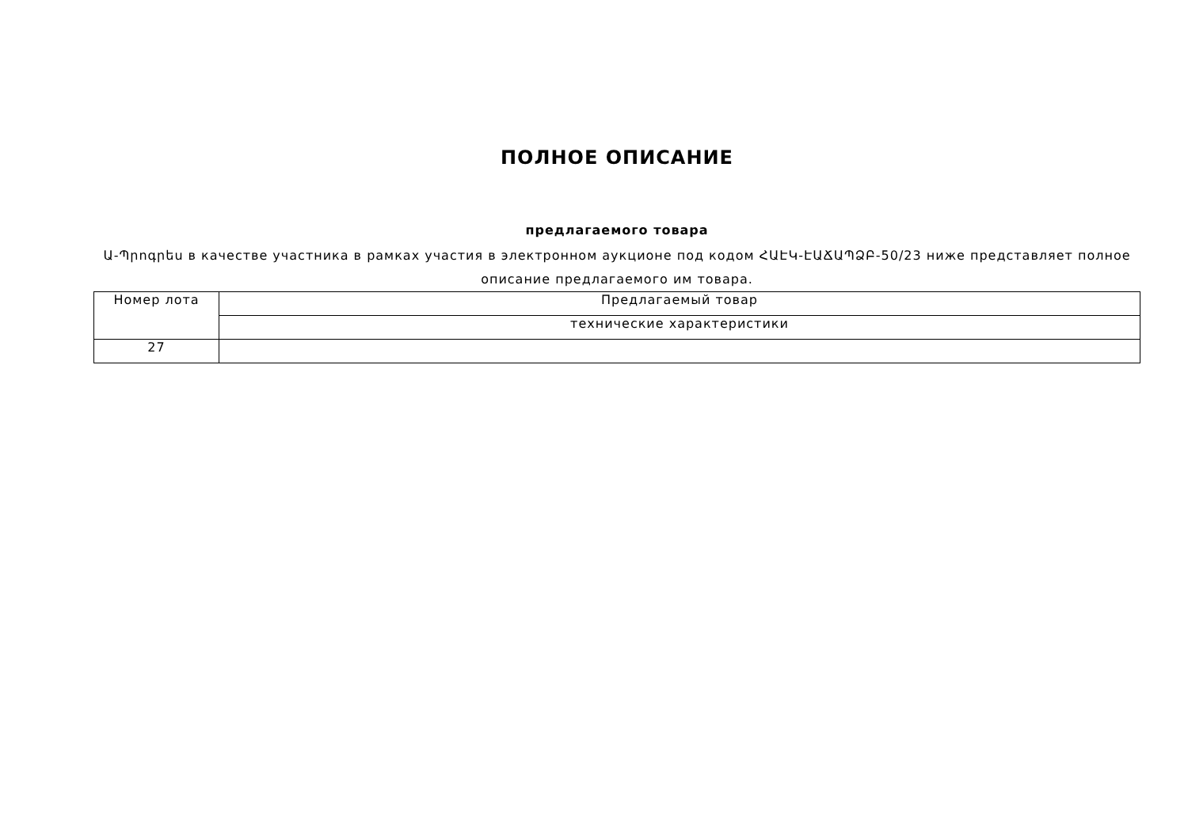ПОЛНОЕ ОПИСАНИЕ
предлагаемого товара
Ա-Պրոգրես в качестве участника в рамках участия в электронном аукционе под кодом ՀԱԷԿ-ԷԱՃԱՊՁԲ-50/23 ниже представляет полное описание предлагаемого им товара.
| Номер лота | Предлагаемый товар |
| | технические характеристики |
| 27 | |